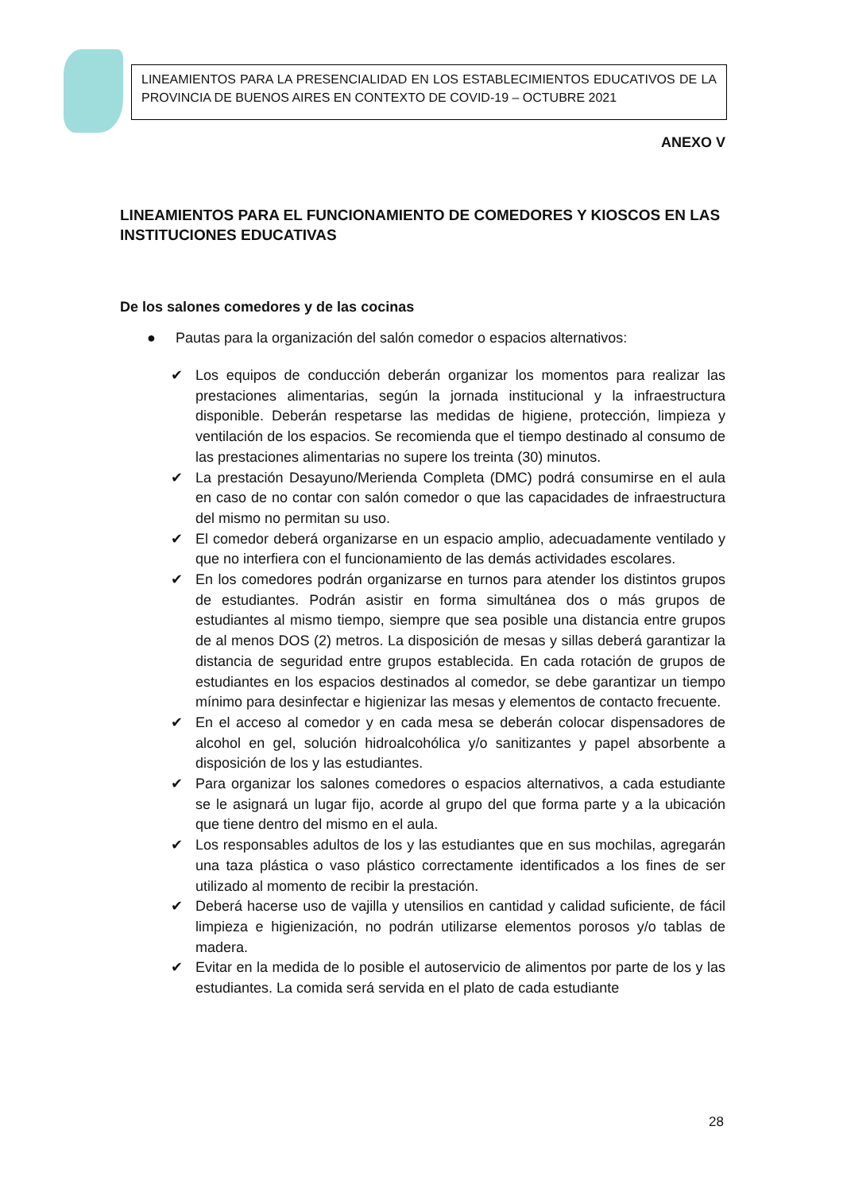LINEAMIENTOS PARA LA PRESENCIALIDAD EN LOS ESTABLECIMIENTOS EDUCATIVOS DE LA PROVINCIA DE BUENOS AIRES EN CONTEXTO DE COVID-19 – OCTUBRE 2021
ANEXO V
LINEAMIENTOS PARA EL FUNCIONAMIENTO DE COMEDORES Y KIOSCOS EN LAS INSTITUCIONES EDUCATIVAS
De los salones comedores y de las cocinas
● Pautas para la organización del salón comedor o espacios alternativos:
✔ Los equipos de conducción deberán organizar los momentos para realizar las prestaciones alimentarias, según la jornada institucional y la infraestructura disponible. Deberán respetarse las medidas de higiene, protección, limpieza y ventilación de los espacios. Se recomienda que el tiempo destinado al consumo de las prestaciones alimentarias no supere los treinta (30) minutos.
✔ La prestación Desayuno/Merienda Completa (DMC) podrá consumirse en el aula en caso de no contar con salón comedor o que las capacidades de infraestructura del mismo no permitan su uso.
✔ El comedor deberá organizarse en un espacio amplio, adecuadamente ventilado y que no interfiera con el funcionamiento de las demás actividades escolares.
✔ En los comedores podrán organizarse en turnos para atender los distintos grupos de estudiantes. Podrán asistir en forma simultánea dos o más grupos de estudiantes al mismo tiempo, siempre que sea posible una distancia entre grupos de al menos DOS (2) metros. La disposición de mesas y sillas deberá garantizar la distancia de seguridad entre grupos establecida. En cada rotación de grupos de estudiantes en los espacios destinados al comedor, se debe garantizar un tiempo mínimo para desinfectar e higienizar las mesas y elementos de contacto frecuente.
✔ En el acceso al comedor y en cada mesa se deberán colocar dispensadores de alcohol en gel, solución hidroalcohólica y/o sanitizantes y papel absorbente a disposición de los y las estudiantes.
✔ Para organizar los salones comedores o espacios alternativos, a cada estudiante se le asignará un lugar fijo, acorde al grupo del que forma parte y a la ubicación que tiene dentro del mismo en el aula.
✔ Los responsables adultos de los y las estudiantes que en sus mochilas, agregarán una taza plástica o vaso plástico correctamente identificados a los fines de ser utilizado al momento de recibir la prestación.
✔ Deberá hacerse uso de vajilla y utensilios en cantidad y calidad suficiente, de fácil limpieza e higienización, no podrán utilizarse elementos porosos y/o tablas de madera.
✔ Evitar en la medida de lo posible el autoservicio de alimentos por parte de los y las estudiantes. La comida será servida en el plato de cada estudiante
28